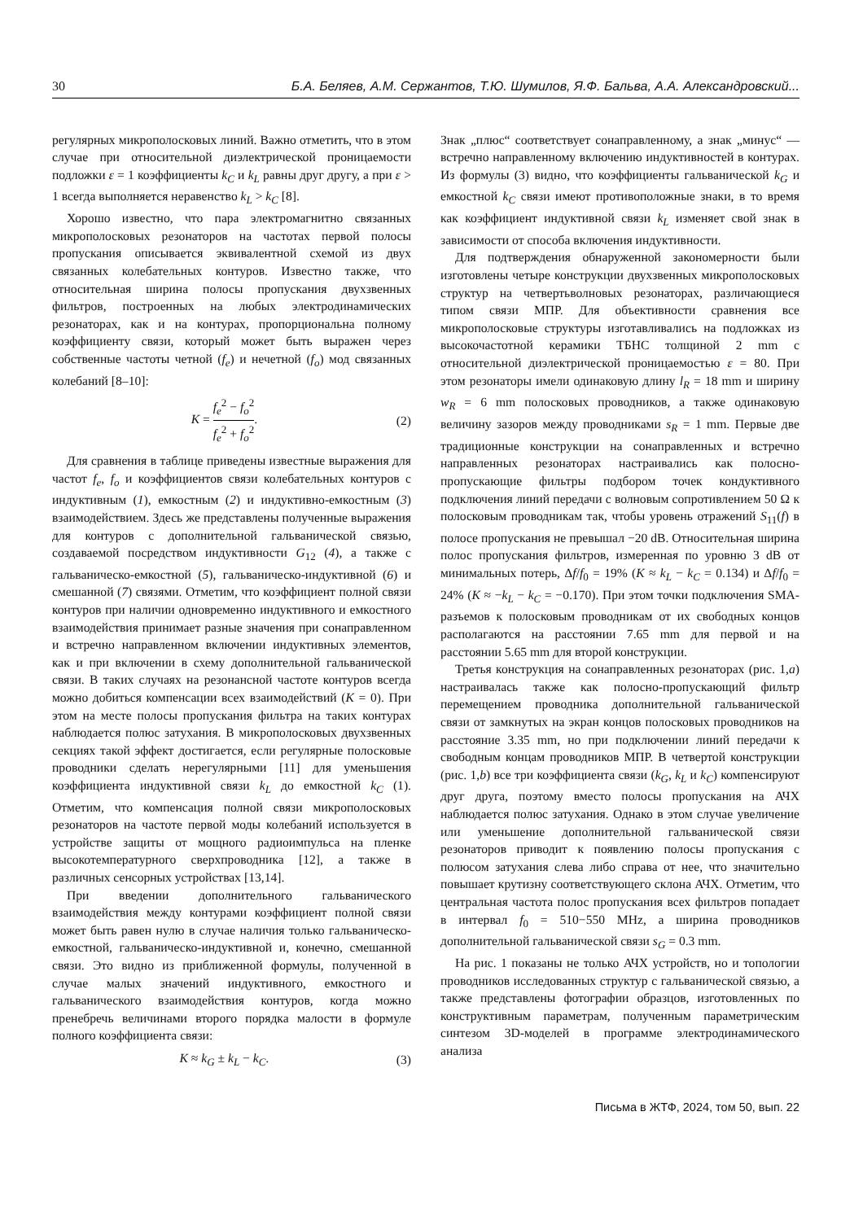30 Б.А. Беляев, А.М. Сержантов, Т.Ю. Шумилов, Я.Ф. Бальва, А.А. Александровский...
регулярных микрополосковых линий. Важно отметить, что в этом случае при относительной диэлектрической проницаемости подложки ε = 1 коэффициенты k<sub>C</sub> и k<sub>L</sub> равны друг другу, а при ε > 1 всегда выполняется неравенство k<sub>L</sub> > k<sub>C</sub> [8].
Хорошо известно, что пара электромагнитно связанных микрополосковых резонаторов на частотах первой полосы пропускания описывается эквивалентной схемой из двух связанных колебательных контуров. Известно также, что относительная ширина полосы пропускания двухзвенных фильтров, построенных на любых электродинамических резонаторах, как и на контурах, пропорциональна полному коэффициенту связи, который может быть выражен через собственные частоты четной (f<sub>e</sub>) и нечетной (f<sub>o</sub>) мод связанных колебаний [8–10]:
K = f<sub>e</sub><sup>2</sup> − f<sub>o</sub><sup>2</sup> f<sub>e</sub><sup>2</sup> + f<sub>o</sub><sup>2</sup>. (2)
Для сравнения в таблице приведены известные выражения для частот f<sub>e</sub>, f<sub>o</sub> и коэффициентов связи колебательных контуров с индуктивным (1), емкостным (2) и индуктивно-емкостным (3) взаимодействием. Здесь же представлены полученные выражения для контуров с дополнительной гальванической связью, создаваемой посредством индуктивности G<sub>12</sub> (4), а также с гальваническо-емкостной (5), гальваническо-индуктивной (6) и смешанной (7) связями. Отметим, что коэффициент полной связи контуров при наличии одновременно индуктивного и емкостного взаимодействия принимает разные значения при сонаправленном и встречно направленном включении индуктивных элементов, как и при включении в схему дополнительной гальванической связи. В таких случаях на резонансной частоте контуров всегда можно добиться компенсации всех взаимодействий (K = 0). При этом на месте полосы пропускания фильтра на таких контурах наблюдается полюс затухания. В микрополосковых двухзвенных секциях такой эффект достигается, если регулярные полосковые проводники сделать нерегулярными [11] для уменьшения коэффициента индуктивной связи k<sub>L</sub> до емкостной k<sub>C</sub> (1). Отметим, что компенсация полной связи микрополосковых резонаторов на частоте первой моды колебаний используется в устройстве защиты от мощного радиоимпульса на пленке высокотемпературного сверхпроводника [12], а также в различных сенсорных устройствах [13,14].
При введении дополнительного гальванического взаимодействия между контурами коэффициент полной связи может быть равен нулю в случае наличия только гальваническо-емкостной, гальваническо-индуктивной и, конечно, смешанной связи. Это видно из приближенной формулы, полученной в случае малых значений индуктивного, емкостного и гальванического взаимодействия контуров, когда можно пренебречь величинами второго порядка малости в формуле полного коэффициента связи:
K ≈ k<sub>G</sub> ± k<sub>L</sub> − k<sub>C</sub>. (3)
Знак „плюс“ соответствует сонаправленному, а знак „минус“ — встречно направленному включению индуктивностей в контурах. Из формулы (3) видно, что коэффициенты гальванической k<sub>G</sub> и емкостной k<sub>C</sub> связи имеют противоположные знаки, в то время как коэффициент индуктивной связи k<sub>L</sub> изменяет свой знак в зависимости от способа включения индуктивности.
Для подтверждения обнаруженной закономерности были изготовлены четыре конструкции двухзвенных микрополосковых структур на четвертьволновых резонаторах, различающиеся типом связи МПР. Для объективности сравнения все микрополосковые структуры изготавливались на подложках из высокочастотной керамики ТБНС толщиной 2 mm с относительной диэлектрической проницаемостью ε = 80. При этом резонаторы имели одинаковую длину l<sub>R</sub> = 18 mm и ширину w<sub>R</sub> = 6 mm полосковых проводников, а также одинаковую величину зазоров между проводниками s<sub>R</sub> = 1 mm. Первые две традиционные конструкции на сонаправленных и встречно направленных резонаторах настраивались как полосно-пропускающие фильтры подбором точек кондуктивного подключения линий передачи с волновым сопротивлением 50 Ω к полосковым проводникам так, чтобы уровень отражений S<sub>11</sub>(f) в полосе пропускания не превышал −20 dB. Относительная ширина полос пропускания фильтров, измеренная по уровню 3 dB от минимальных потерь, Δf/f<sub>0</sub> = 19% (K ≈ k<sub>L</sub> − k<sub>C</sub> = 0.134) и Δf/f<sub>0</sub> = 24% (K ≈ −k<sub>L</sub> − k<sub>C</sub> = −0.170). При этом точки подключения SMA-разъемов к полосковым проводникам от их свободных концов располагаются на расстоянии 7.65 mm для первой и на расстоянии 5.65 mm для второй конструкции.
Третья конструкция на сонаправленных резонаторах (рис. 1,a) настраивалась также как полосно-пропускающий фильтр перемещением проводника дополнительной гальванической связи от замкнутых на экран концов полосковых проводников на расстояние 3.35 mm, но при подключении линий передачи к свободным концам проводников МПР. В четвертой конструкции (рис. 1,b) все три коэффициента связи (k<sub>G</sub>, k<sub>L</sub> и k<sub>C</sub>) компенсируют друг друга, поэтому вместо полосы пропускания на АЧХ наблюдается полюс затухания. Однако в этом случае увеличение или уменьшение дополнительной гальванической связи резонаторов приводит к появлению полосы пропускания с полюсом затухания слева либо справа от нее, что значительно повышает крутизну соответствующего склона АЧХ. Отметим, что центральная частота полос пропускания всех фильтров попадает в интервал f<sub>0</sub> = 510−550 MHz, а ширина проводников дополнительной гальванической связи s<sub>G</sub> = 0.3 mm.
На рис. 1 показаны не только АЧХ устройств, но и топологии проводников исследованных структур с гальванической связью, а также представлены фотографии образцов, изготовленных по конструктивным параметрам, полученным параметрическим синтезом 3D-моделей в программе электродинамического анализа
Письма в ЖТФ, 2024, том 50, вып. 22